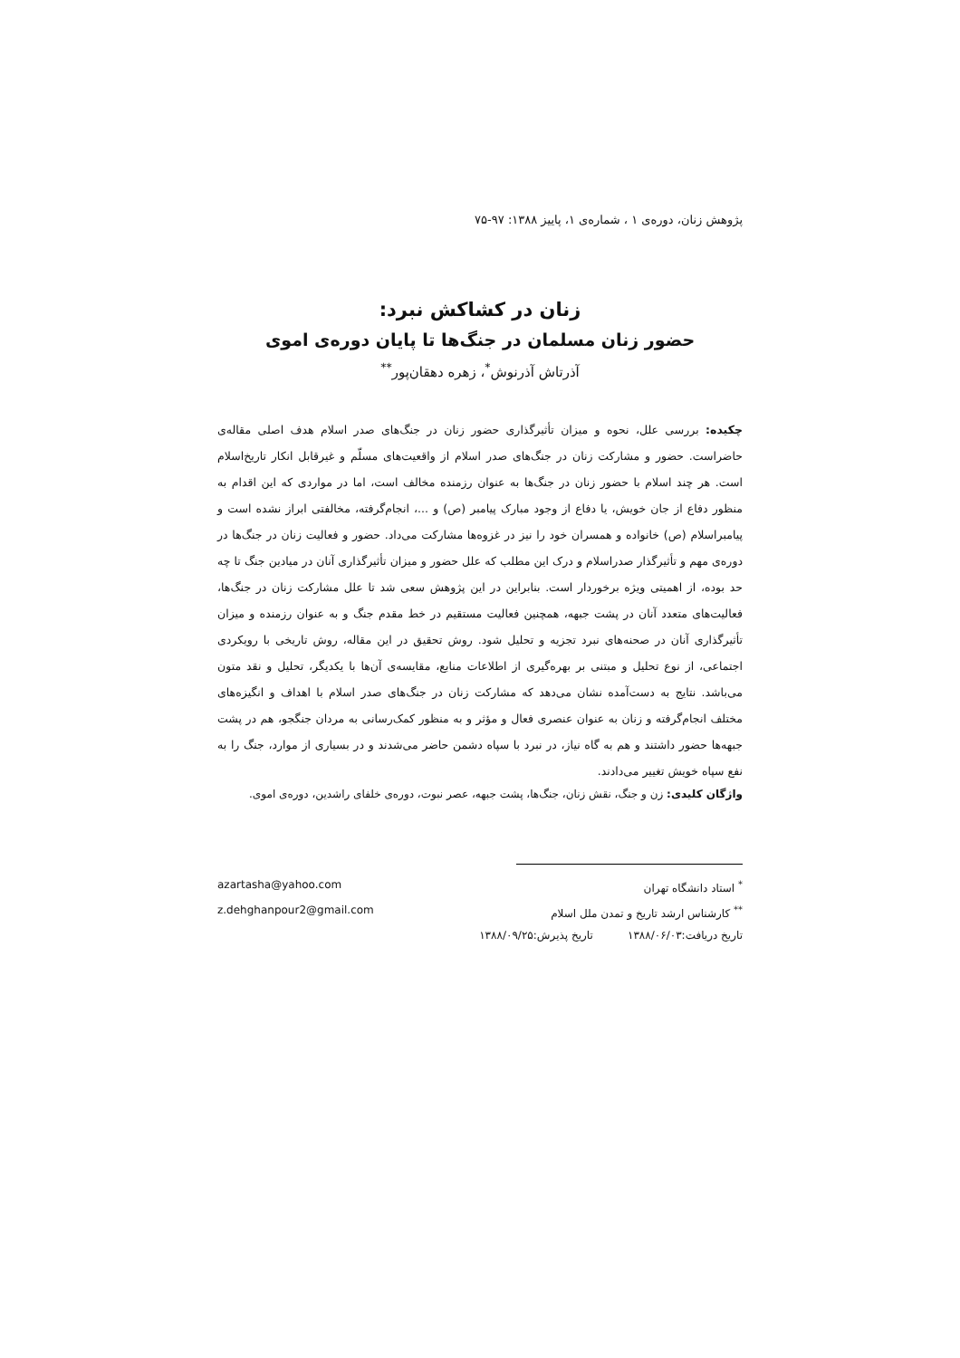پژوهش زنان، دوره‌ی ۱ ، شماره‌ی ۱، پاییز ۱۳۸۸: ۹۷-۷۵
زنان در کشاکش نبرد:
حضور زنان مسلمان در جنگ‌ها تا پایان دوره‌ی اموی
آذرتاش آذرنوش<sup>*</sup>، زهره دهقان‌پور<sup>**</sup>
چکیده: بررسی علل، نحوه و میزان تأثیرگذاری حضور زنان در جنگ‌های صدر اسلام هدف اصلی مقاله‌ی حاضراست. حضور و مشارکت زنان در جنگ‌های صدر اسلام از واقعیت‌های مسلّم و غیرقابل انکار تاریخ‌اسلام است. هر چند اسلام با حضور زنان در جنگ‌ها به عنوان رزمنده مخالف است، اما در مواردی که این اقدام به منظور دفاع از جان خویش، یا دفاع از وجود مبارک پیامبر (ص) و ...، انجام‌گرفته، مخالفتی ابراز نشده است و پیامبراسلام (ص) خانواده و همسران خود را نیز در غزوه‌ها مشارکت می‌داد. حضور و فعالیت زنان در جنگ‌ها در دوره‌ی مهم و تأثیرگذار صدراسلام و درک این مطلب که علل حضور و میزان تأثیرگذاری آنان در میادین جنگ تا چه حد بوده، از اهمیتی ویژه برخوردار است. بنابراین در این پژوهش سعی شد تا علل مشارکت زنان در جنگ‌ها، فعالیت‌های متعدد آنان در پشت جبهه، همچنین فعالیت مستقیم در خط مقدم جنگ و به عنوان رزمنده و میزان تأثیرگذاری آنان در صحنه‌های نبرد تجزیه و تحلیل شود. روش تحقیق در این مقاله، روش تاریخی با رویکردی اجتماعی، از نوع تحلیل و مبتنی بر بهره‌گیری از اطلاعات منابع، مقایسه‌ی آن‌ها با یکدیگر، تحلیل و نقد متون می‌باشد. نتایج به دست‌آمده نشان می‌دهد که مشارکت زنان در جنگ‌های صدر اسلام با اهداف و انگیزه‌های مختلف انجام‌گرفته و زنان به عنوان عنصری فعال و مؤثر و به منظور کمک‌رسانی به مردان جنگجو، هم در پشت جبهه‌ها حضور داشتند و هم به گاه نیاز، در نبرد با سپاه دشمن حاضر می‌شدند و در بسیاری از موارد، جنگ را به نفع سپاه خویش تغییر می‌دادند.
واژگان کلیدی: زن و جنگ، نقش زنان، جنگ‌ها، پشت جبهه، عصر نبوت، دوره‌ی خلفای راشدین، دوره‌ی اموی.
<sup>*</sup> استاد دانشگاه تهران azartasha@yahoo.com
<sup>**</sup> کارشناس ارشد تاریخ و تمدن ملل اسلام z.dehghanpour2@gmail.com
تاریخ دریافت:۱۳۸۸/۰۶/۰۳ تاریخ پذیرش:۱۳۸۸/۰۹/۲۵